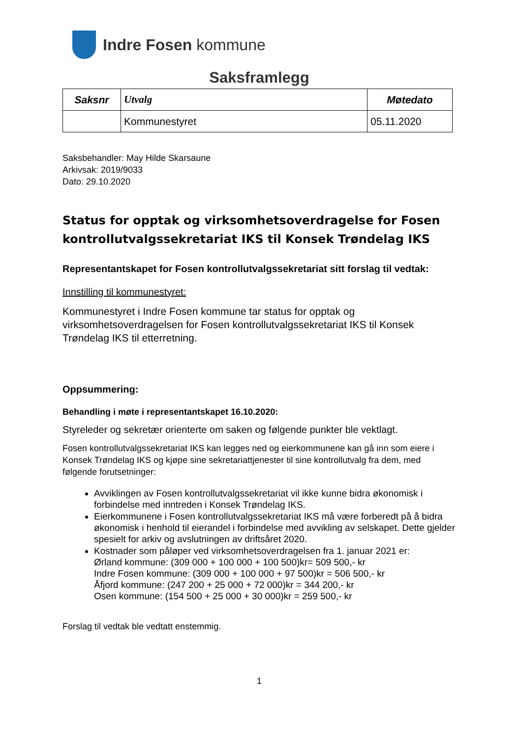Indre Fosen kommune
Saksframlegg
| Saksnr | Utvalg | Møtedato |
| --- | --- | --- |
| | Kommunestyret | 05.11.2020 |
Saksbehandler: May Hilde Skarsaune
Arkivsak: 2019/9033
Dato: 29.10.2020
Status for opptak og virksomhetsoverdragelse for Fosen kontrollutvalgssekretariat IKS til Konsek Trøndelag IKS
Representantskapet for Fosen kontrollutvalgssekretariat sitt forslag til vedtak:
Innstilling til kommunestyret:
Kommunestyret i Indre Fosen kommune tar status for opptak og virksomhetsoverdragelsen for Fosen kontrollutvalgssekretariat IKS til Konsek Trøndelag IKS til etterretning.
Oppsummering:
Behandling i møte i representantskapet 16.10.2020:
Styreleder og sekretær orienterte om saken og følgende punkter ble vektlagt.
Fosen kontrollutvalgssekretariat IKS kan legges ned og eierkommunene kan gå inn som eiere i Konsek Trøndelag IKS og kjøpe sine sekretariattjenester til sine kontrollutvalg fra dem, med følgende forutsetninger:
Avviklingen av Fosen kontrollutvalgssekretariat vil ikke kunne bidra økonomisk i forbindelse med inntreden i Konsek Trøndelag IKS.
Eierkommunene i Fosen kontrollutvalgssekretariat IKS må være forberedt på å bidra økonomisk i henhold til eierandel i forbindelse med avvikling av selskapet. Dette gjelder spesielt for arkiv og avslutningen av driftsåret 2020.
Kostnader som påløper ved virksomhetsoverdragelsen fra 1. januar 2021 er:
Ørland kommune: (309 000 + 100 000 + 100 500)kr= 509 500,- kr
Indre Fosen kommune: (309 000 + 100 000 + 97 500)kr = 506 500,- kr
Åfjord kommune: (247 200 + 25 000 + 72 000)kr = 344 200,- kr
Osen kommune: (154 500 + 25 000 + 30 000)kr = 259 500,- kr
Forslag til vedtak ble vedtatt enstemmig.
1